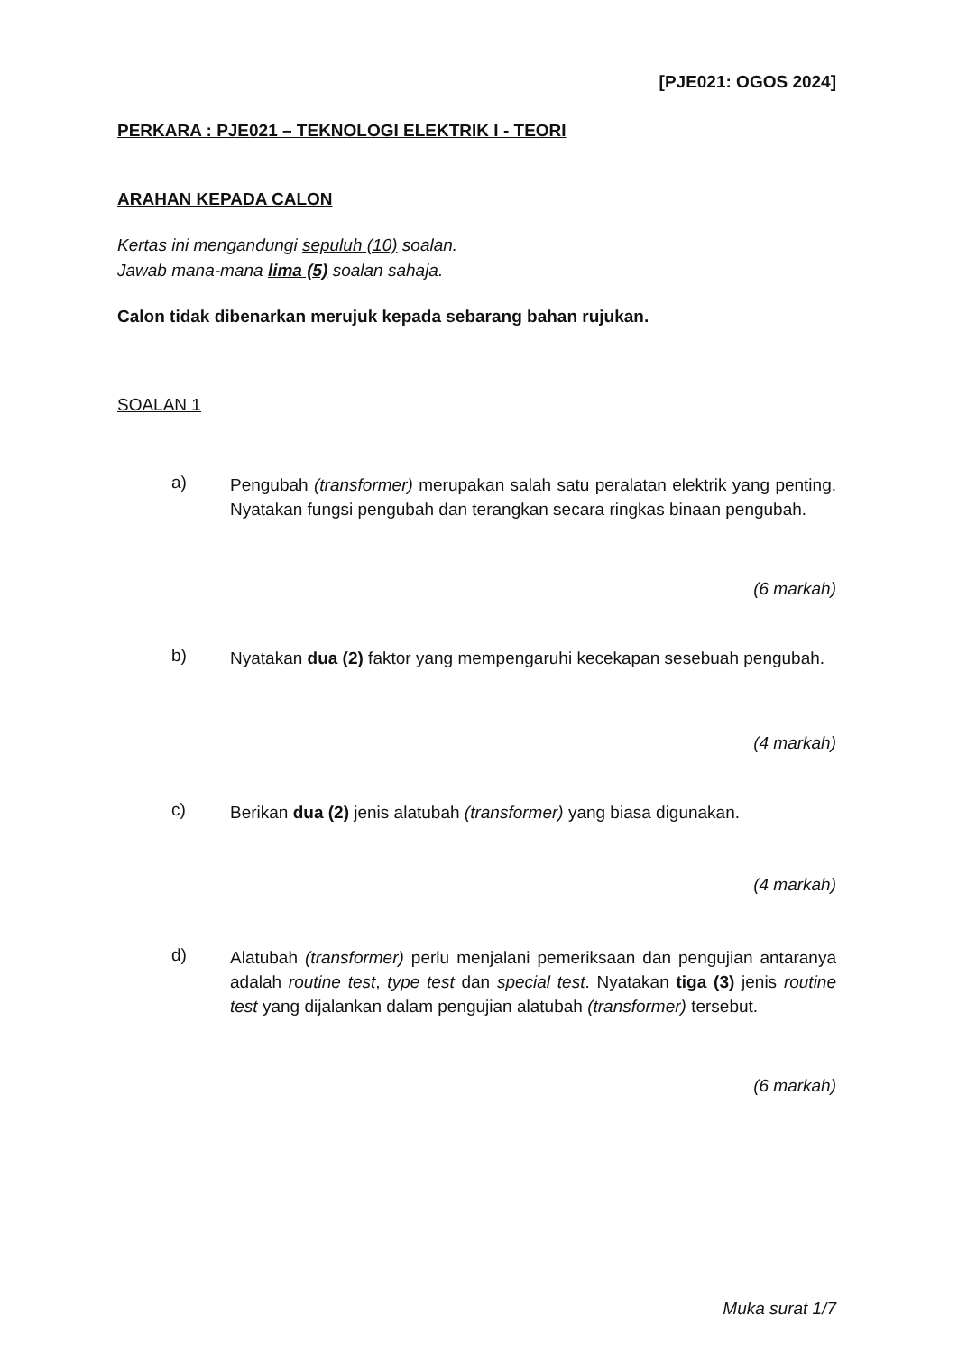[PJE021: OGOS 2024]
PERKARA : PJE021 – TEKNOLOGI ELEKTRIK I - TEORI
ARAHAN KEPADA CALON
Kertas ini mengandungi sepuluh (10) soalan.
Jawab mana-mana lima (5) soalan sahaja.
Calon tidak dibenarkan merujuk kepada sebarang bahan rujukan.
SOALAN 1
a)
Pengubah (transformer) merupakan salah satu peralatan elektrik yang penting. Nyatakan fungsi pengubah dan terangkan secara ringkas binaan pengubah.
(6 markah)
b)
Nyatakan dua (2) faktor yang mempengaruhi kecekapan sesebuah pengubah.
(4 markah)
c)
Berikan dua (2) jenis alatubah (transformer) yang biasa digunakan.
(4 markah)
d)
Alatubah (transformer) perlu menjalani pemeriksaan dan pengujian antaranya adalah routine test, type test dan special test. Nyatakan tiga (3) jenis routine test yang dijalankan dalam pengujian alatubah (transformer) tersebut.
(6 markah)
Muka surat 1/7